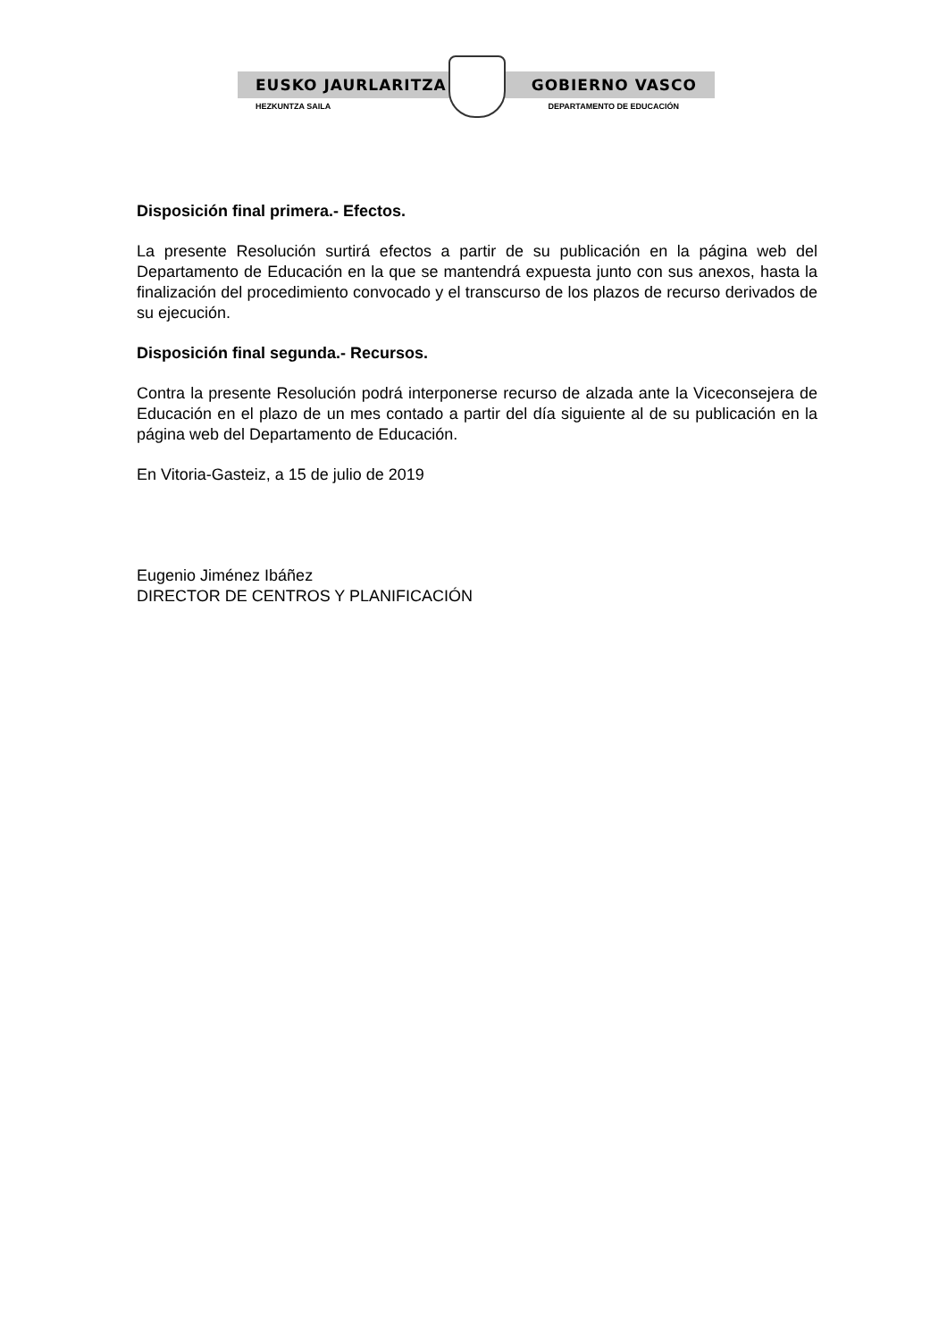EUSKO JAURLARITZA GOBIERNO VASCO
HEZKUNTZA SAILA DEPARTAMENTO DE EDUCACIÓN
Disposición final primera.- Efectos.
La presente Resolución surtirá efectos a partir de su publicación en la página web del Departamento de Educación en la que se mantendrá expuesta junto con sus anexos, hasta la finalización del procedimiento convocado y el transcurso de los plazos de recurso derivados de su ejecución.
Disposición final segunda.- Recursos.
Contra la presente Resolución podrá interponerse recurso de alzada ante la Viceconsejera de Educación en el plazo de un mes contado a partir del día siguiente al de su publicación en la página web del Departamento de Educación.
En Vitoria-Gasteiz, a 15 de julio de 2019
Eugenio Jiménez Ibáñez
DIRECTOR DE CENTROS Y PLANIFICACIÓN